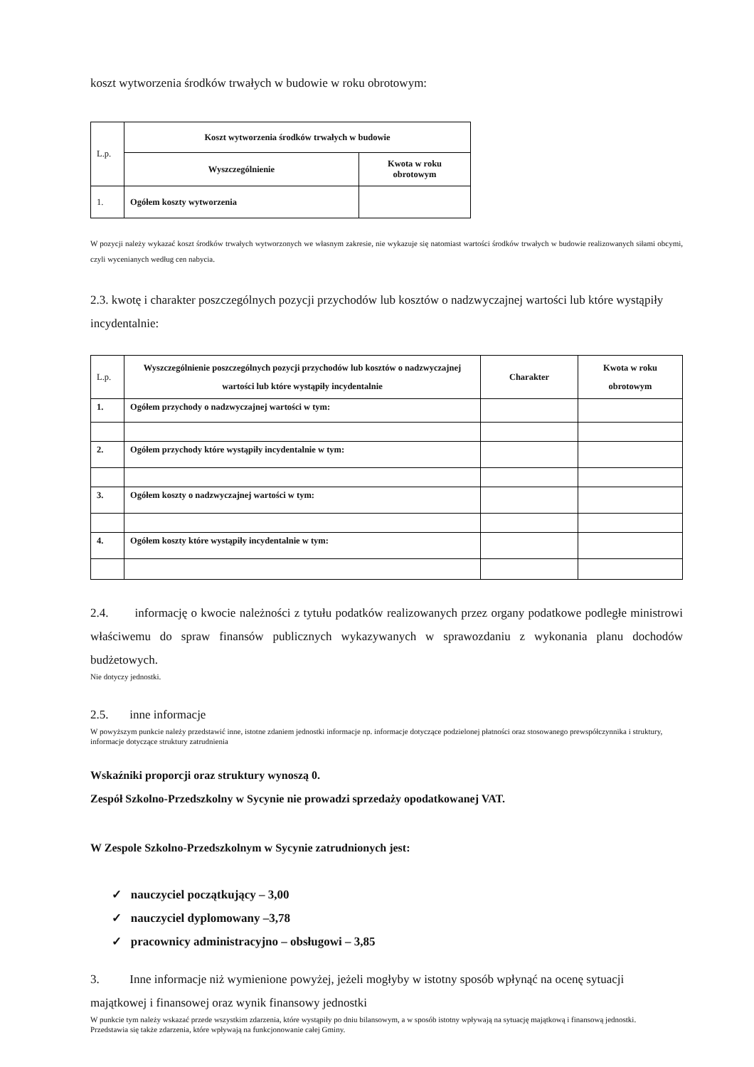koszt wytworzenia środków trwałych w budowie w roku obrotowym:
| L.p. | Koszt wytworzenia środków trwałych w budowie | |
| | Wyszczególnienie | Kwota w roku obrotowym |
| 1. | Ogółem koszty wytworzenia | |
W pozycji należy wykazać koszt środków trwałych wytworzonych we własnym zakresie, nie wykazuje się natomiast wartości środków trwałych w budowie realizowanych siłami obcymi, czyli wycenianych według cen nabycia.
2.3. kwotę i charakter poszczególnych pozycji przychodów lub kosztów o nadzwyczajnej wartości lub które wystąpiły incydentalnie:
| L.p. | Wyszczególnienie poszczególnych pozycji przychodów lub kosztów o nadzwyczajnej wartości lub które wystąpiły incydentalnie | Charakter | Kwota w roku obrotowym |
| 1. | Ogółem przychody o nadzwyczajnej wartości w tym: | | |
| 2. | Ogółem przychody które wystąpiły incydentalnie w tym: | | |
| 3. | Ogółem koszty o nadzwyczajnej wartości w tym: | | |
| 4. | Ogółem koszty które wystąpiły incydentalnie w tym: | | |
2.4. informację o kwocie należności z tytułu podatków realizowanych przez organy podatkowe podległe ministrowi właściwemu do spraw finansów publicznych wykazywanych w sprawozdaniu z wykonania planu dochodów budżetowych.
Nie dotyczy jednostki.
2.5. inne informacje
W powyższym punkcie należy przedstawić inne, istotne zdaniem jednostki informacje np. informacje dotyczące podzielonej płatności oraz stosowanego prewspółczynnika i struktury, informacje dotyczące struktury zatrudnienia
Wskaźniki proporcji oraz struktury wynoszą 0.
Zespół Szkolno-Przedszkolny w Sycynie nie prowadzi sprzedaży opodatkowanej VAT.
W Zespole Szkolno-Przedszkolnym w Sycynie zatrudnionych jest:
✓ nauczyciel początkujący – 3,00
✓ nauczyciel dyplomowany –3,78
✓ pracownicy administracyjno – obsługowi – 3,85
3. Inne informacje niż wymienione powyżej, jeżeli mogłyby w istotny sposób wpłynąć na ocenę sytuacji majątkowej i finansowej oraz wynik finansowy jednostki
W punkcie tym należy wskazać przede wszystkim zdarzenia, które wystąpiły po dniu bilansowym, a w sposób istotny wpływają na sytuację majątkową i finansową jednostki.
Przedstawia się także zdarzenia, które wpływają na funkcjonowanie całej Gminy.